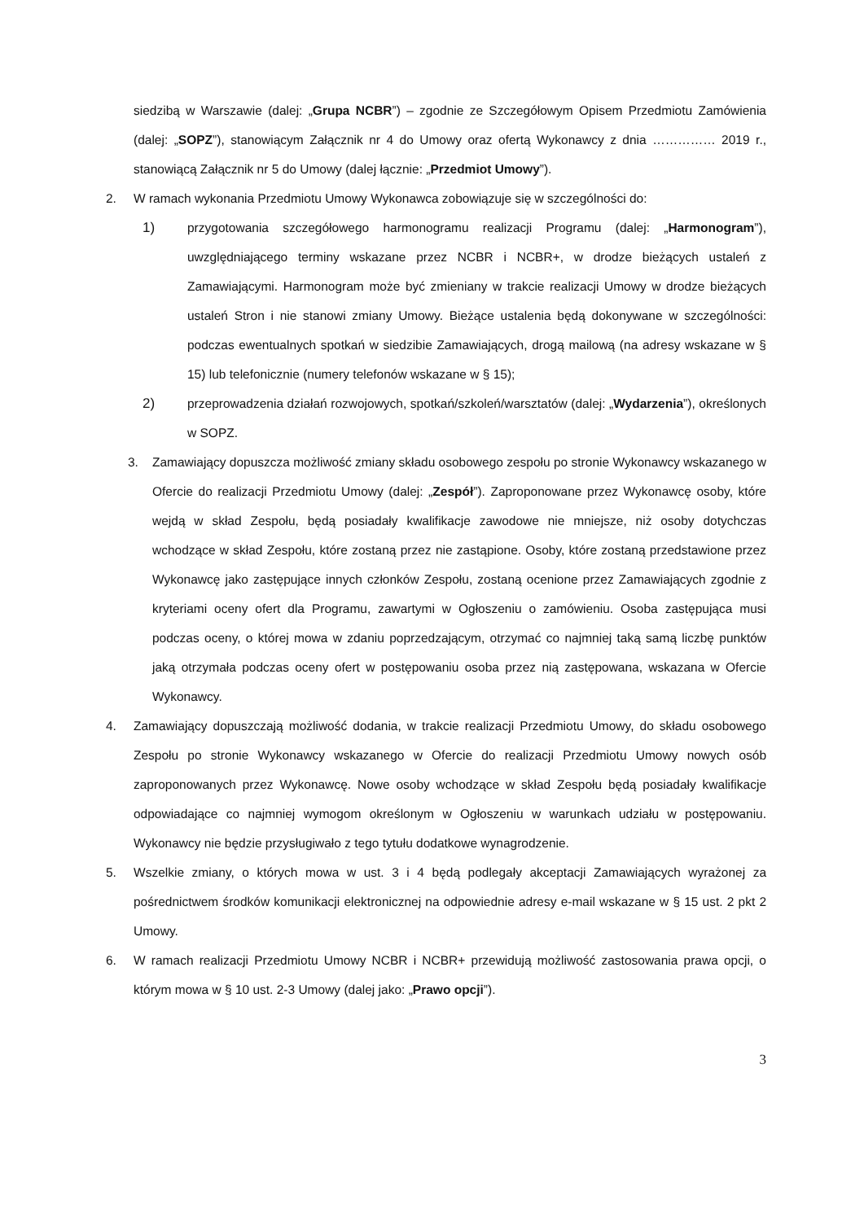siedzibą w Warszawie (dalej: „Grupa NCBR”) – zgodnie ze Szczegółowym Opisem Przedmiotu Zamówienia (dalej: „SOPZ”), stanowiącym Załącznik nr 4 do Umowy oraz ofertą Wykonawcy z dnia …………… 2019 r., stanowiącą Załącznik nr 5 do Umowy (dalej łącznie: „Przedmiot Umowy”).
2. W ramach wykonania Przedmiotu Umowy Wykonawca zobowiązuje się w szczególności do:
1) przygotowania szczegółowego harmonogramu realizacji Programu (dalej: „Harmonogram”), uwzględniającego terminy wskazane przez NCBR i NCBR+, w drodze bieżących ustaleń z Zamawiającymi. Harmonogram może być zmieniany w trakcie realizacji Umowy w drodze bieżących ustaleń Stron i nie stanowi zmiany Umowy. Bieżące ustalenia będą dokonywane w szczególności: podczas ewentualnych spotkań w siedzibie Zamawiających, drogą mailową (na adresy wskazane w § 15) lub telefonicznie (numery telefonów wskazane w § 15);
2) przeprowadzenia działań rozwojowych, spotkań/szkoleń/warsztatów (dalej: „Wydarzenia”), określonych w SOPZ.
3. Zamawiający dopuszcza możliwość zmiany składu osobowego zespołu po stronie Wykonawcy wskazanego w Ofercie do realizacji Przedmiotu Umowy (dalej: „Zespół”). Zaproponowane przez Wykonawcę osoby, które wejdą w skład Zespołu, będą posiadały kwalifikacje zawodowe nie mniejsze, niż osoby dotychczas wchodzące w skład Zespołu, które zostaną przez nie zastąpione. Osoby, które zostaną przedstawione przez Wykonawcę jako zastępujące innych członków Zespołu, zostaną ocenione przez Zamawiających zgodnie z kryteriami oceny ofert dla Programu, zawartymi w Ogłoszeniu o zamówieniu. Osoba zastępująca musi podczas oceny, o której mowa w zdaniu poprzedzającym, otrzymać co najmniej taką samą liczbę punktów jaką otrzymała podczas oceny ofert w postępowaniu osoba przez nią zastępowana, wskazana w Ofercie Wykonawcy.
4. Zamawiający dopuszczają możliwość dodania, w trakcie realizacji Przedmiotu Umowy, do składu osobowego Zespołu po stronie Wykonawcy wskazanego w Ofercie do realizacji Przedmiotu Umowy nowych osób zaproponowanych przez Wykonawcę. Nowe osoby wchodzące w skład Zespołu będą posiadały kwalifikacje odpowiadające co najmniej wymogom określonym w Ogłoszeniu w warunkach udziału w postępowaniu. Wykonawcy nie będzie przysługiwało z tego tytułu dodatkowe wynagrodzenie.
5. Wszelkie zmiany, o których mowa w ust. 3 i 4 będą podlegały akceptacji Zamawiających wyrażonej za pośrednictwem środków komunikacji elektronicznej na odpowiednie adresy e-mail wskazane w § 15 ust. 2 pkt 2 Umowy.
6. W ramach realizacji Przedmiotu Umowy NCBR i NCBR+ przewidują możliwość zastosowania prawa opcji, o którym mowa w § 10 ust. 2-3 Umowy (dalej jako: „Prawo opcji”).
3